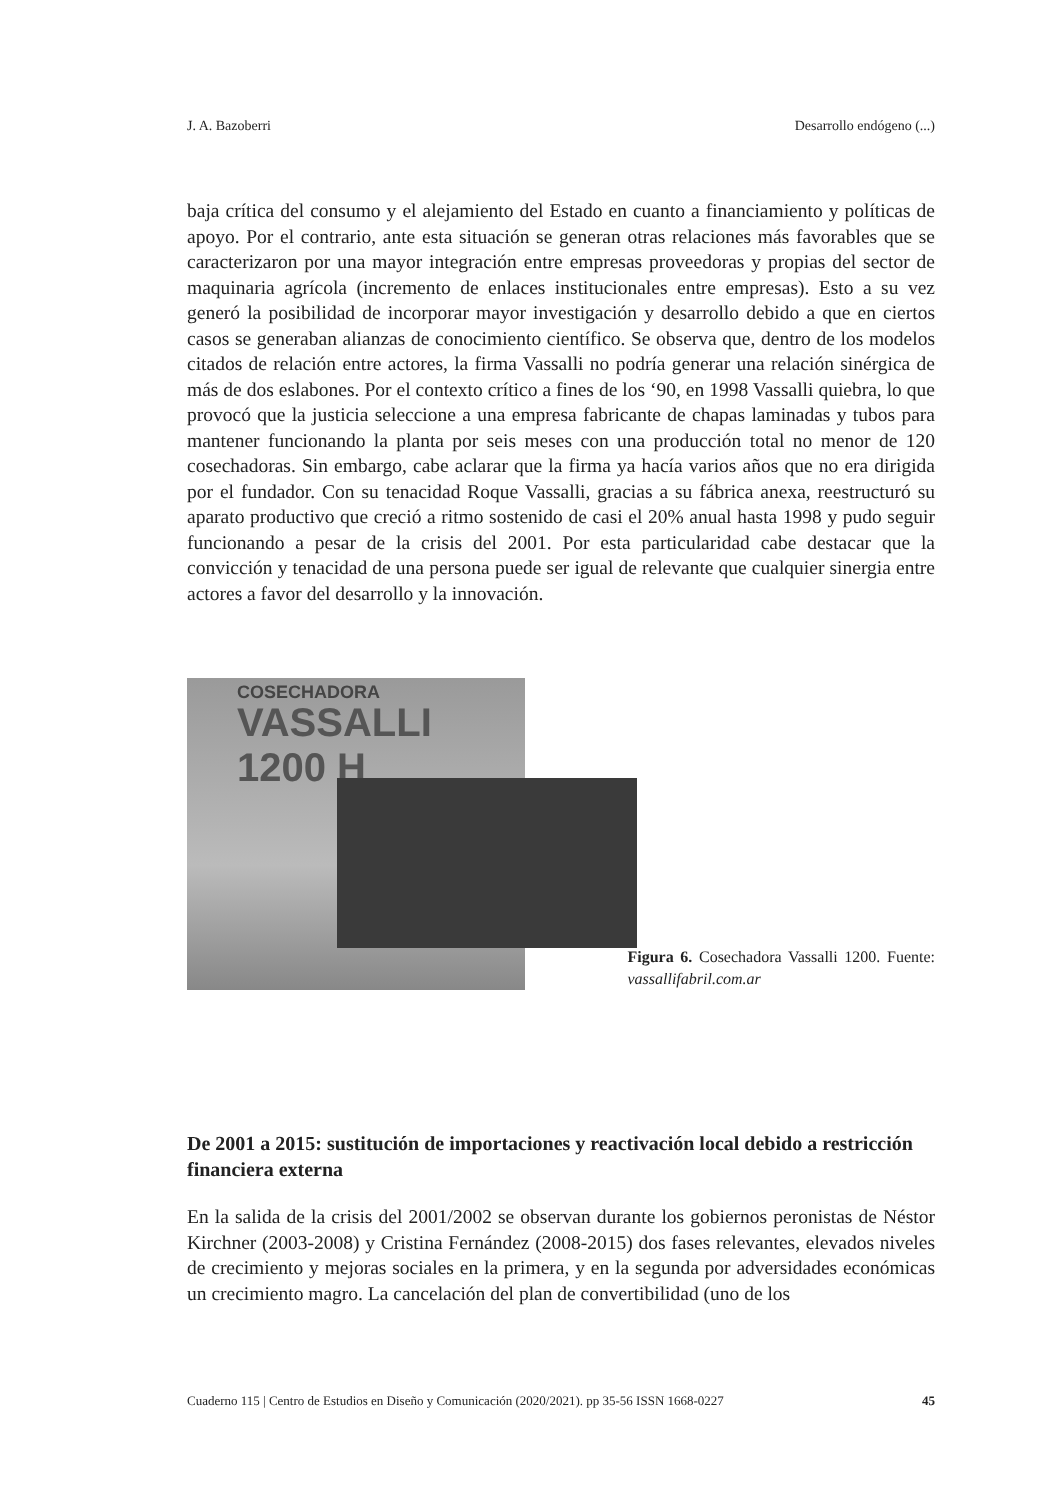J. A. Bazoberri Desarrollo endógeno (...)
baja crítica del consumo y el alejamiento del Estado en cuanto a financiamiento y políticas de apoyo. Por el contrario, ante esta situación se generan otras relaciones más favorables que se caracterizaron por una mayor integración entre empresas proveedoras y propias del sector de maquinaria agrícola (incremento de enlaces institucionales entre empresas). Esto a su vez generó la posibilidad de incorporar mayor investigación y desarrollo debido a que en ciertos casos se generaban alianzas de conocimiento científico. Se observa que, dentro de los modelos citados de relación entre actores, la firma Vassalli no podría generar una relación sinérgica de más de dos eslabones. Por el contexto crítico a fines de los ‘90, en 1998 Vassalli quiebra, lo que provocó que la justicia seleccione a una empresa fabricante de chapas laminadas y tubos para mantener funcionando la planta por seis meses con una producción total no menor de 120 cosechadoras. Sin embargo, cabe aclarar que la firma ya hacía varios años que no era dirigida por el fundador. Con su tenacidad Roque Vassalli, gracias a su fábrica anexa, reestructuró su aparato productivo que creció a ritmo sostenido de casi el 20% anual hasta 1998 y pudo seguir funcionando a pesar de la crisis del 2001. Por esta particularidad cabe destacar que la convicción y tenacidad de una persona puede ser igual de relevante que cualquier sinergia entre actores a favor del desarrollo y la innovación.
COSECHADORA
VASSALLI 1200 H
Figura 6. Cosechadora Vassalli 1200. Fuente: vassallifabril.com.ar
De 2001 a 2015: sustitución de importaciones y reactivación local debido a restricción financiera externa
En la salida de la crisis del 2001/2002 se observan durante los gobiernos peronistas de Néstor Kirchner (2003-2008) y Cristina Fernández (2008-2015) dos fases relevantes, elevados niveles de crecimiento y mejoras sociales en la primera, y en la segunda por adversidades económicas un crecimiento magro. La cancelación del plan de convertibilidad (uno de los
Cuaderno 115 | Centro de Estudios en Diseño y Comunicación (2020/2021). pp 35-56 ISSN 1668-0227 45